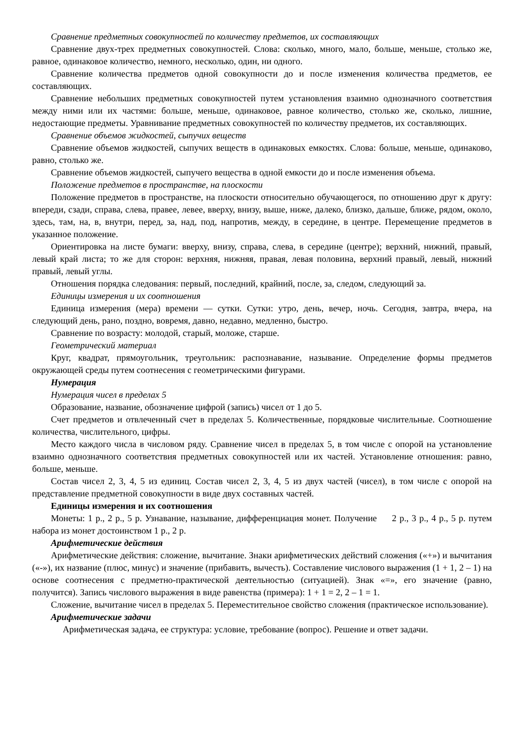Сравнение предметных совокупностей по количеству предметов, их составляющих
Сравнение двух-трех предметных совокупностей. Слова: сколько, много, мало, больше, меньше, столько же, равное, одинаковое количество, немного, несколько, один, ни одного.
Сравнение количества предметов одной совокупности до и после изменения количества предметов, ее составляющих.
Сравнение небольших предметных совокупностей путем установления взаимно однозначного соответствия между ними или их частями: больше, меньше, одинаковое, равное количество, столько же, сколько, лишние, недостающие предметы. Уравнивание предметных совокупностей по количеству предметов, их составляющих.
Сравнение объемов жидкостей, сыпучих веществ
Сравнение объемов жидкостей, сыпучих веществ в одинаковых емкостях. Слова: больше, меньше, одинаково, равно, столько же.
Сравнение объемов жидкостей, сыпучего вещества в одной емкости до и после изменения объема.
Положение предметов в пространстве, на плоскости
Положение предметов в пространстве, на плоскости относительно обучающегося, по отношению друг к другу: впереди, сзади, справа, слева, правее, левее, вверху, внизу, выше, ниже, далеко, близко, дальше, ближе, рядом, около, здесь, там, на, в, внутри, перед, за, над, под, напротив, между, в середине, в центре. Перемещение предметов в указанное положение.
Ориентировка на листе бумаги: вверху, внизу, справа, слева, в середине (центре); верхний, нижний, правый, левый край листа; то же для сторон: верхняя, нижняя, правая, левая половина, верхний правый, левый, нижний правый, левый углы.
Отношения порядка следования: первый, последний, крайний, после, за, следом, следующий за.
Единицы измерения и их соотношения
Единица измерения (мера) времени — сутки. Сутки: утро, день, вечер, ночь. Сегодня, завтра, вчера, на следующий день, рано, поздно, вовремя, давно, недавно, медленно, быстро.
Сравнение по возрасту: молодой, старый, моложе, старше.
Геометрический материал
Круг, квадрат, прямоугольник, треугольник: распознавание, называние. Определение формы предметов окружающей среды путем соотнесения с геометрическими фигурами.
Нумерация
Нумерация чисел в пределах 5
Образование, название, обозначение цифрой (запись) чисел от 1 до 5.
Счет предметов и отвлеченный счет в пределах 5. Количественные, порядковые числительные. Соотношение количества, числительного, цифры.
Место каждого числа в числовом ряду. Сравнение чисел в пределах 5, в том числе с опорой на установление взаимно однозначного соответствия предметных совокупностей или их частей. Установление отношения: равно, больше, меньше.
Состав чисел 2, 3, 4, 5 из единиц. Состав чисел 2, 3, 4, 5 из двух частей (чисел), в том числе с опорой на представление предметной совокупности в виде двух составных частей.
Единицы измерения и их соотношения
Монеты: 1 р., 2 р., 5 р. Узнавание, называние, дифференциация монет. Получение 2 р., 3 р., 4 р., 5 р. путем набора из монет достоинством 1 р., 2 р.
Арифметические действия
Арифметические действия: сложение, вычитание. Знаки арифметических действий сложения («+») и вычитания («-»), их название (плюс, минус) и значение (прибавить, вычесть). Составление числового выражения (1 + 1, 2 – 1) на основе соотнесения с предметно-практической деятельностью (ситуацией). Знак «=», его значение (равно, получится). Запись числового выражения в виде равенства (примера): 1 + 1 = 2, 2 – 1 = 1.
Сложение, вычитание чисел в пределах 5. Переместительное свойство сложения (практическое использование).
Арифметические задачи
Арифметическая задача, ее структура: условие, требование (вопрос). Решение и ответ задачи.